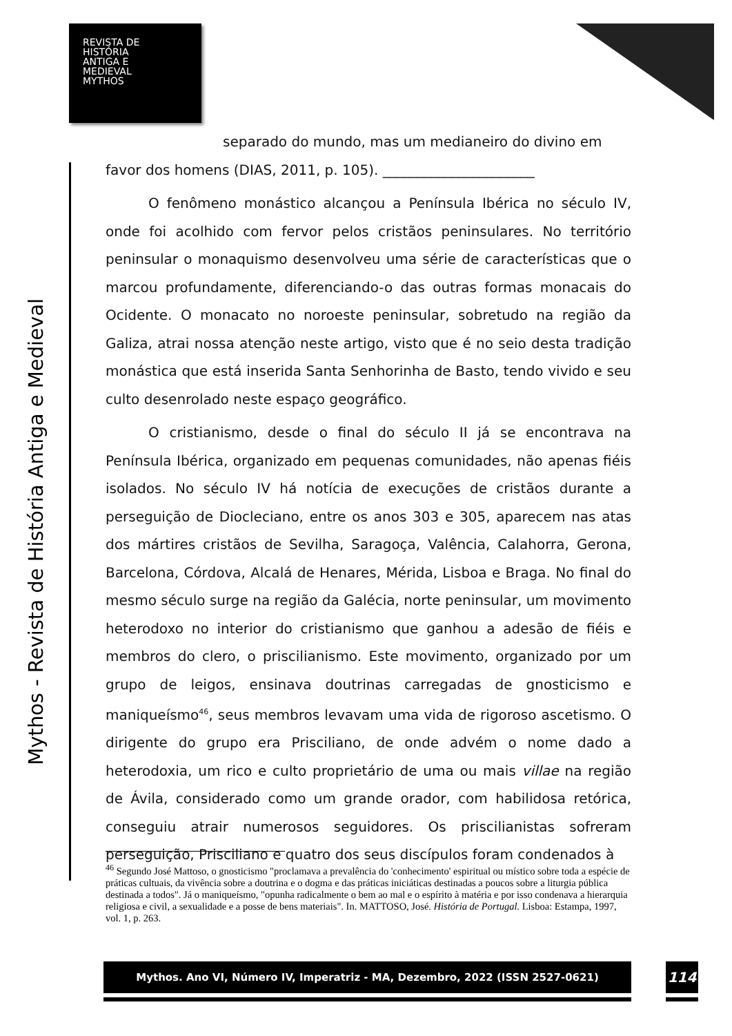REVISTA DE
HISTÓRIA
ANTIGA E
MEDIEVAL
MYTHOS
Mythos - Revista de História Antiga e Medieval
separado do mundo, mas um medianeiro do divino em
favor dos homens (DIAS, 2011, p. 105). ______________________
O fenômeno monástico alcançou a Península Ibérica no século IV, onde foi acolhido com fervor pelos cristãos peninsulares. No território peninsular o monaquismo desenvolveu uma série de características que o marcou profundamente, diferenciando-o das outras formas monacais do Ocidente. O monacato no noroeste peninsular, sobretudo na região da Galiza, atrai nossa atenção neste artigo, visto que é no seio desta tradição monástica que está inserida Santa Senhorinha de Basto, tendo vivido e seu culto desenrolado neste espaço geográfico.
O cristianismo, desde o final do século II já se encontrava na Península Ibérica, organizado em pequenas comunidades, não apenas fiéis isolados. No século IV há notícia de execuções de cristãos durante a perseguição de Diocleciano, entre os anos 303 e 305, aparecem nas atas dos mártires cristãos de Sevilha, Saragoça, Valência, Calahorra, Gerona, Barcelona, Córdova, Alcalá de Henares, Mérida, Lisboa e Braga. No final do mesmo século surge na região da Galécia, norte peninsular, um movimento heterodoxo no interior do cristianismo que ganhou a adesão de fiéis e membros do clero, o priscilianismo. Este movimento, organizado por um grupo de leigos, ensinava doutrinas carregadas de gnosticismo e maniqueísmo<sup>46</sup>, seus membros levavam uma vida de rigoroso ascetismo. O dirigente do grupo era Prisciliano, de onde advém o nome dado a heterodoxia, um rico e culto proprietário de uma ou mais villae na região de Ávila, considerado como um grande orador, com habilidosa retórica, conseguiu atrair numerosos seguidores. Os priscilianistas sofreram perseguição, Prisciliano e quatro dos seus discípulos foram condenados à
<sup>46</sup> Segundo José Mattoso, o gnosticismo "proclamava a prevalência do 'conhecimento' espiritual ou místico sobre toda a espécie de práticas cultuais, da vivência sobre a doutrina e o dogma e das práticas iniciáticas destinadas a poucos sobre a liturgia pública destinada a todos". Já o maniqueísmo, "opunha radicalmente o bem ao mal e o espírito à matéria e por isso condenava a hierarquia religiosa e civil, a sexualidade e a posse de bens materiais". In. MATTOSO, José. História de Portugal. Lisboa: Estampa, 1997, vol. 1, p. 263.
Mythos. Ano VI, Número IV, Imperatriz - MA, Dezembro, 2022 (ISSN 2527-0621) 114